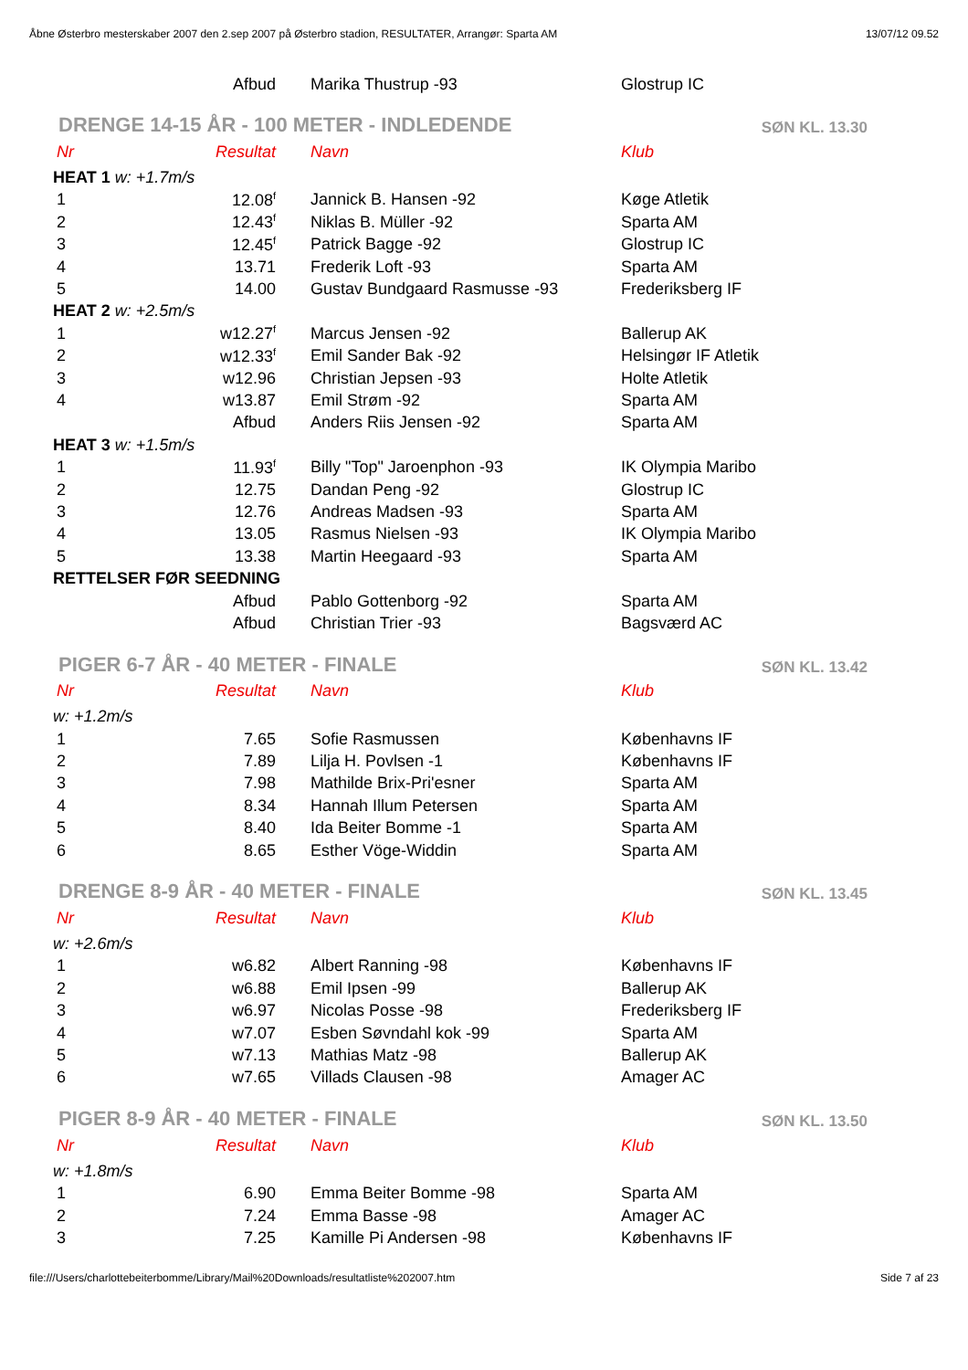Åbne Østerbro mesterskaber 2007 den 2.sep 2007 på Østerbro stadion, RESULTATER, Arrangør: Sparta AM 13/07/12 09.52
| | Afbud | Marika Thustrup -93 | Glostrup IC |
| DRENGE 14-15 ÅR - 100 METER - INDLEDENDE | | | SØN KL. 13.30 |
| Nr | Resultat | Navn | Klub |
| HEAT 1 w: +1.7m/s | | | |
| 1 | 12.08<sup>f</sup> | Jannick B. Hansen -92 | Køge Atletik |
| 2 | 12.43<sup>f</sup> | Niklas B. Müller -92 | Sparta AM |
| 3 | 12.45<sup>f</sup> | Patrick Bagge -92 | Glostrup IC |
| 4 | 13.71 | Frederik Loft -93 | Sparta AM |
| 5 | 14.00 | Gustav Bundgaard Rasmusse -93 | Frederiksberg IF |
| HEAT 2 w: +2.5m/s | | | |
| 1 | w12.27<sup>f</sup> | Marcus Jensen -92 | Ballerup AK |
| 2 | w12.33<sup>f</sup> | Emil Sander Bak -92 | Helsingør IF Atletik |
| 3 | w12.96 | Christian Jepsen -93 | Holte Atletik |
| 4 | w13.87 | Emil Strøm -92 | Sparta AM |
| | Afbud | Anders Riis Jensen -92 | Sparta AM |
| HEAT 3 w: +1.5m/s | | | |
| 1 | 11.93<sup>f</sup> | Billy "Top" Jaroenphon -93 | IK Olympia Maribo |
| 2 | 12.75 | Dandan Peng -92 | Glostrup IC |
| 3 | 12.76 | Andreas Madsen -93 | Sparta AM |
| 4 | 13.05 | Rasmus Nielsen -93 | IK Olympia Maribo |
| 5 | 13.38 | Martin Heegaard -93 | Sparta AM |
| RETTELSER FØR SEEDNING | | | |
| | Afbud | Pablo Gottenborg -92 | Sparta AM |
| | Afbud | Christian Trier -93 | Bagsværd AC |
| PIGER 6-7 ÅR - 40 METER - FINALE | | | SØN KL. 13.42 |
| Nr | Resultat | Navn | Klub |
| w: +1.2m/s | | | |
| 1 | 7.65 | Sofie Rasmussen | Københavns IF |
| 2 | 7.89 | Lilja H. Povlsen -1 | Københavns IF |
| 3 | 7.98 | Mathilde Brix-Pri'esner | Sparta AM |
| 4 | 8.34 | Hannah Illum Petersen | Sparta AM |
| 5 | 8.40 | Ida Beiter Bomme -1 | Sparta AM |
| 6 | 8.65 | Esther Vöge-Widdin | Sparta AM |
| DRENGE 8-9 ÅR - 40 METER - FINALE | | | SØN KL. 13.45 |
| Nr | Resultat | Navn | Klub |
| w: +2.6m/s | | | |
| 1 | w6.82 | Albert Ranning -98 | Københavns IF |
| 2 | w6.88 | Emil Ipsen -99 | Ballerup AK |
| 3 | w6.97 | Nicolas Posse -98 | Frederiksberg IF |
| 4 | w7.07 | Esben Søvndahl kok -99 | Sparta AM |
| 5 | w7.13 | Mathias Matz -98 | Ballerup AK |
| 6 | w7.65 | Villads Clausen -98 | Amager AC |
| PIGER 8-9 ÅR - 40 METER - FINALE | | | SØN KL. 13.50 |
| Nr | Resultat | Navn | Klub |
| w: +1.8m/s | | | |
| 1 | 6.90 | Emma Beiter Bomme -98 | Sparta AM |
| 2 | 7.24 | Emma Basse -98 | Amager AC |
| 3 | 7.25 | Kamille Pi Andersen -98 | Københavns IF |
file:///Users/charlottebeiterbomme/Library/Mail%20Downloads/resultatliste%202007.htm Side 7 af 23